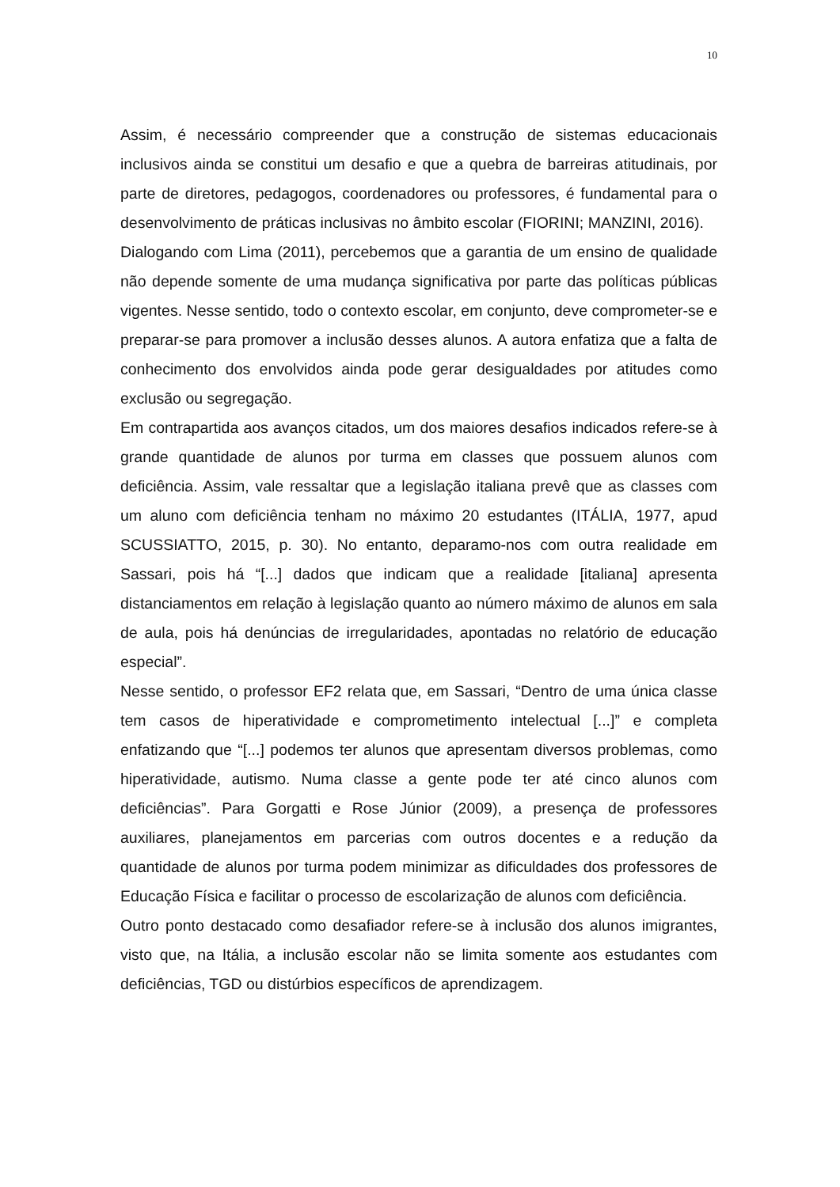10
Assim, é necessário compreender que a construção de sistemas educacionais inclusivos ainda se constitui um desafio e que a quebra de barreiras atitudinais, por parte de diretores, pedagogos, coordenadores ou professores, é fundamental para o desenvolvimento de práticas inclusivas no âmbito escolar (FIORINI; MANZINI, 2016).
Dialogando com Lima (2011), percebemos que a garantia de um ensino de qualidade não depende somente de uma mudança significativa por parte das políticas públicas vigentes. Nesse sentido, todo o contexto escolar, em conjunto, deve comprometer-se e preparar-se para promover a inclusão desses alunos. A autora enfatiza que a falta de conhecimento dos envolvidos ainda pode gerar desigualdades por atitudes como exclusão ou segregação.
Em contrapartida aos avanços citados, um dos maiores desafios indicados refere-se à grande quantidade de alunos por turma em classes que possuem alunos com deficiência. Assim, vale ressaltar que a legislação italiana prevê que as classes com um aluno com deficiência tenham no máximo 20 estudantes (ITÁLIA, 1977, apud SCUSSIATTO, 2015, p. 30). No entanto, deparamo-nos com outra realidade em Sassari, pois há “[...] dados que indicam que a realidade [italiana] apresenta distanciamentos em relação à legislação quanto ao número máximo de alunos em sala de aula, pois há denúncias de irregularidades, apontadas no relatório de educação especial”.
Nesse sentido, o professor EF2 relata que, em Sassari, “Dentro de uma única classe tem casos de hiperatividade e comprometimento intelectual [...]” e completa enfatizando que “[...] podemos ter alunos que apresentam diversos problemas, como hiperatividade, autismo. Numa classe a gente pode ter até cinco alunos com deficiências”. Para Gorgatti e Rose Júnior (2009), a presença de professores auxiliares, planejamentos em parcerias com outros docentes e a redução da quantidade de alunos por turma podem minimizar as dificuldades dos professores de Educação Física e facilitar o processo de escolarização de alunos com deficiência.
Outro ponto destacado como desafiador refere-se à inclusão dos alunos imigrantes, visto que, na Itália, a inclusão escolar não se limita somente aos estudantes com deficiências, TGD ou distúrbios específicos de aprendizagem.